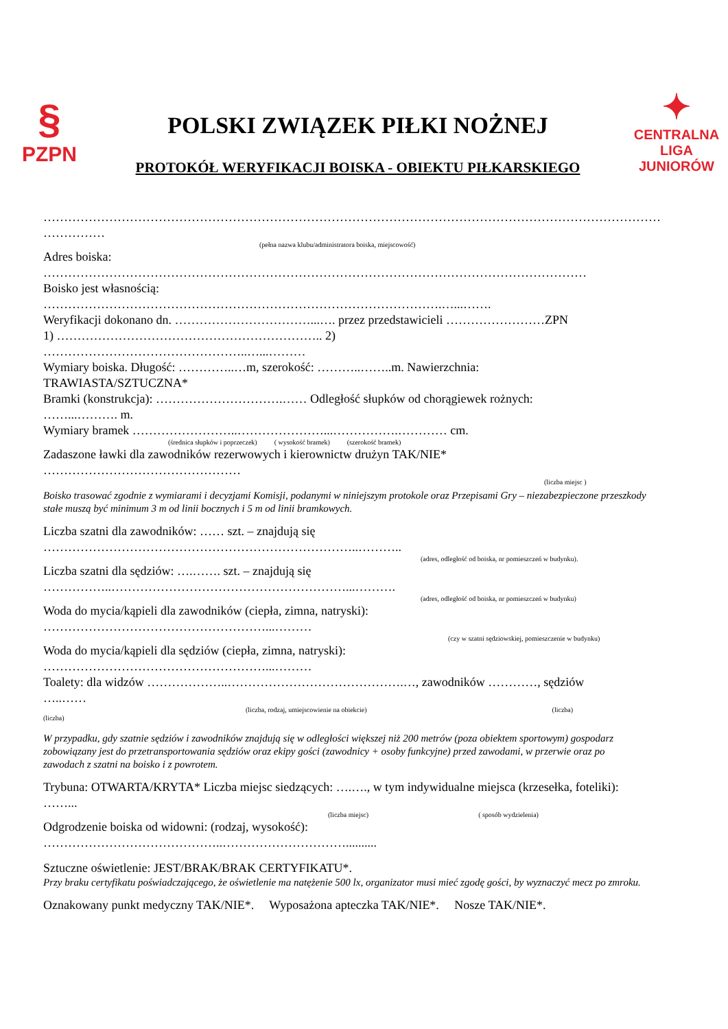§
PZPN
POLSKI ZWIĄZEK PIŁKI NOŻNEJ
PROTOKÓŁ WERYFIKACJI BOISKA - OBIEKTU PIŁKARSKIEGO
✦
CENTRALNA
LIGA JUNIORÓW
……………………………………………………………………………………………………………………………………
……………
(pełna nazwa klubu/administratora boiska, miejscowość)
Adres boiska:
……………………………………………………………………………………………………………………
Boisko jest własnością:
…………………………………………………………………………………….…...…….
Weryfikacji dokonano dn. ……………………………...…. przez przedstawicieli ……………………ZPN
1) ……………………………………………………….. 2)
…………………………………………..…...………
Wymiary boiska. Długość: …………..…m, szerokość: ………..……..m. Nawierzchnia:
TRAWIASTA/SZTUCZNA*
Bramki (konstrukcja): ………………………….…… Odległość słupków od chorągiewek rożnych:
……...………. m.
Wymiary bramek ……………………..…………………...…………….………… cm.
(średnica słupków i poprzeczek) ( wysokość bramek) (szerokość bramek)
Zadaszone ławki dla zawodników rezerwowych i kierownictw drużyn TAK/NIE*
…………………………………………
(liczba miejsc )
Boisko trasować zgodnie z wymiarami i decyzjami Komisji, podanymi w niniejszym protokole oraz Przepisami Gry – niezabezpieczone przeszkody stałe muszą być minimum 3 m od linii bocznych i 5 m od linii bramkowych.
Liczba szatni dla zawodników: …… szt. – znajdują się
…………………………………………………………………..………..
(adres, odległość od boiska, nr pomieszczeń w budynku).
Liczba szatni dla sędziów: ….……. szt. – znajdują się
……………..…………………………………………………...……….
(adres, odległość od boiska, nr pomieszczeń w budynku)
Woda do mycia/kąpieli dla zawodników (ciepła, zimna, natryski):
………………………………………………...………
(czy w szatni sędziowskiej, pomieszczenie w budynku)
Woda do mycia/kąpieli dla sędziów (ciepła, zimna, natryski):
………………………………………………...………
Toalety: dla widzów ………………..…………………………………….…, zawodników …………, sędziów
…..……
(liczba, rodzaj, umiejscowienie na obiekcie) (liczba)
(liczba)
W przypadku, gdy szatnie sędziów i zawodników znajdują się w odległości większej niż 200 metrów (poza obiektem sportowym) gospodarz zobowiązany jest do przetransportowania sędziów oraz ekipy gości (zawodnicy + osoby funkcyjne) przed zawodami, w przerwie oraz po zawodach z szatni na boisko i z powrotem.
Trybuna: OTWARTA/KRYTA* Liczba miejsc siedzących: ….…., w tym indywidualne miejsca (krzesełka, foteliki): ……...
(liczba miejsc) ( sposób wydzielenia)
Odgrodzenie boiska od widowni: (rodzaj, wysokość):
……………………………………..…………………………..........
Sztuczne oświetlenie: JEST/BRAK/BRAK CERTYFIKATU*.
Przy braku certyfikatu poświadczającego, że oświetlenie ma natężenie 500 lx, organizator musi mieć zgodę gości, by wyznaczyć mecz po zmroku.
Oznakowany punkt medyczny TAK/NIE*. Wyposażona apteczka TAK/NIE*. Nosze TAK/NIE*.